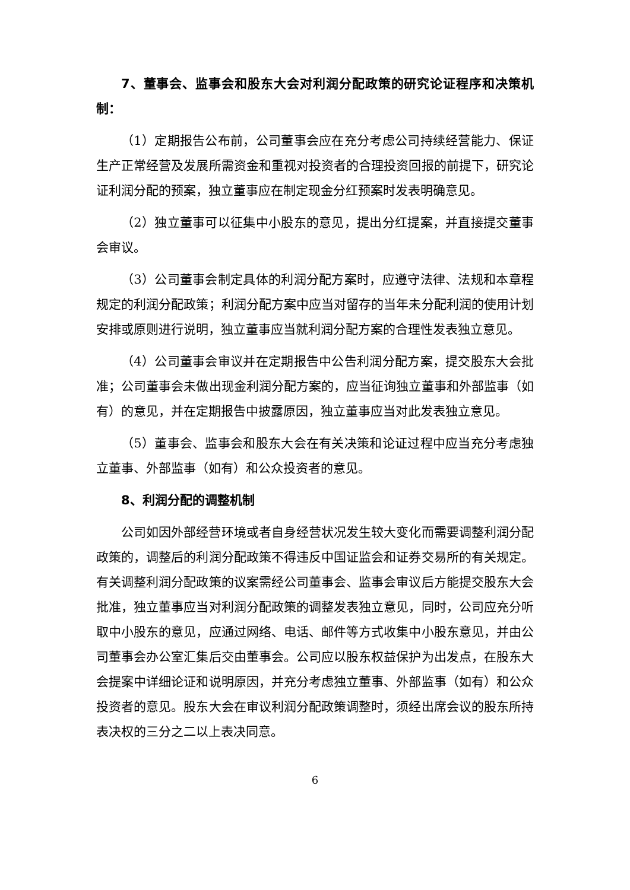7、董事会、监事会和股东大会对利润分配政策的研究论证程序和决策机制：
（1）定期报告公布前，公司董事会应在充分考虑公司持续经营能力、保证生产正常经营及发展所需资金和重视对投资者的合理投资回报的前提下，研究论证利润分配的预案，独立董事应在制定现金分红预案时发表明确意见。
（2）独立董事可以征集中小股东的意见，提出分红提案，并直接提交董事会审议。
（3）公司董事会制定具体的利润分配方案时，应遵守法律、法规和本章程规定的利润分配政策；利润分配方案中应当对留存的当年未分配利润的使用计划安排或原则进行说明，独立董事应当就利润分配方案的合理性发表独立意见。
（4）公司董事会审议并在定期报告中公告利润分配方案，提交股东大会批准；公司董事会未做出现金利润分配方案的，应当征询独立董事和外部监事（如有）的意见，并在定期报告中披露原因，独立董事应当对此发表独立意见。
（5）董事会、监事会和股东大会在有关决策和论证过程中应当充分考虑独立董事、外部监事（如有）和公众投资者的意见。
8、利润分配的调整机制
公司如因外部经营环境或者自身经营状况发生较大变化而需要调整利润分配政策的，调整后的利润分配政策不得违反中国证监会和证券交易所的有关规定。有关调整利润分配政策的议案需经公司董事会、监事会审议后方能提交股东大会批准，独立董事应当对利润分配政策的调整发表独立意见，同时，公司应充分听取中小股东的意见，应通过网络、电话、邮件等方式收集中小股东意见，并由公司董事会办公室汇集后交由董事会。公司应以股东权益保护为出发点，在股东大会提案中详细论证和说明原因，并充分考虑独立董事、外部监事（如有）和公众投资者的意见。股东大会在审议利润分配政策调整时，须经出席会议的股东所持表决权的三分之二以上表决同意。
6